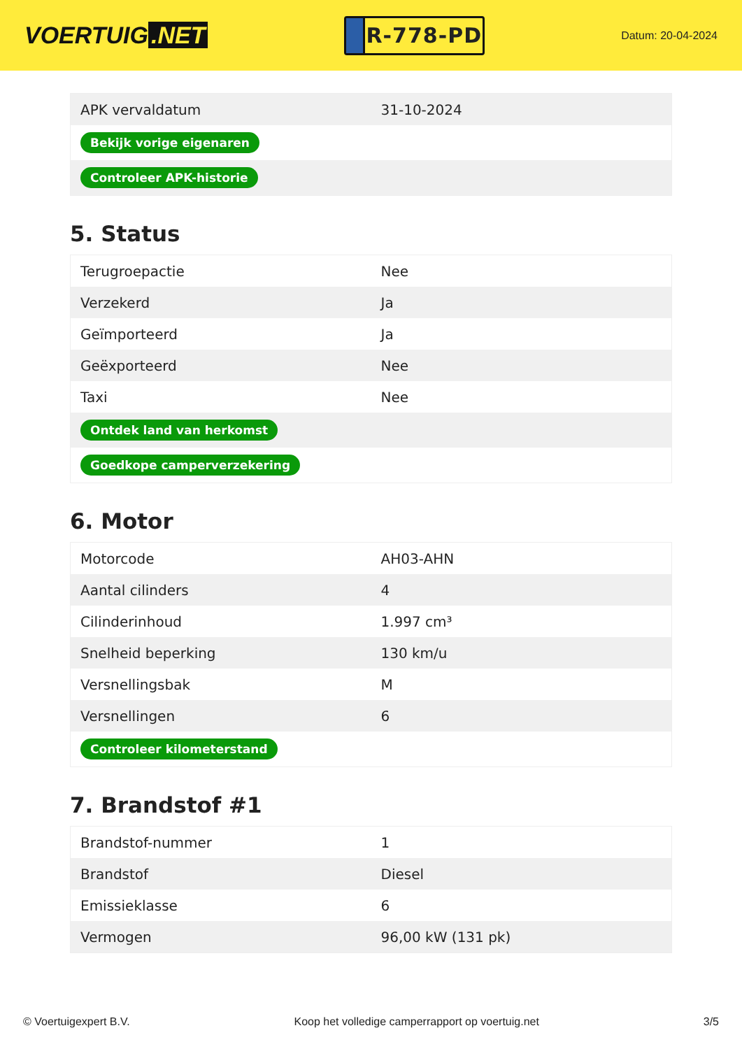VOERTUIG.NET
R-778-PD
Datum: 20-04-2024
| APK vervaldatum | 31-10-2024 |
| Bekijk vorige eigenaren | |
| Controleer APK-historie | |
5. Status
| Terugroepactie | Nee |
| Verzekerd | Ja |
| Geïmporteerd | Ja |
| Geëxporteerd | Nee |
| Taxi | Nee |
| Ontdek land van herkomst | |
| Goedkope camperverzekering | |
6. Motor
| Motorcode | AH03-AHN |
| Aantal cilinders | 4 |
| Cilinderinhoud | 1.997 cm³ |
| Snelheid beperking | 130 km/u |
| Versnellingsbak | M |
| Versnellingen | 6 |
| Controleer kilometerstand | |
7. Brandstof #1
| Brandstof-nummer | 1 |
| Brandstof | Diesel |
| Emissieklasse | 6 |
| Vermogen | 96,00 kW (131 pk) |
© Voertuigexpert B.V. Koop het volledige camperrapport op voertuig.net 3/5